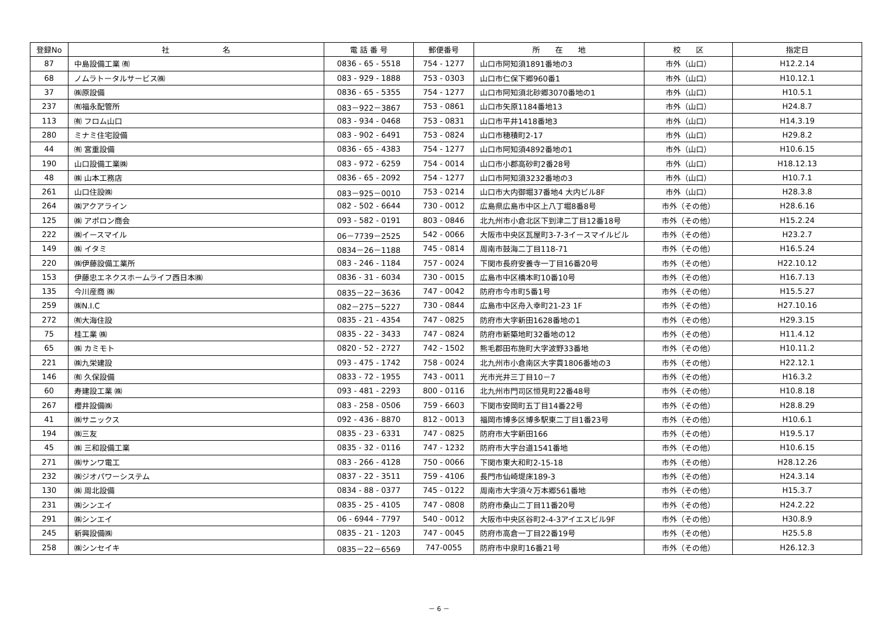| 登録No | 社 名 | 電 話 番 号 | 郵便番号 | 所 在 地 | 校 区 | 指定日 |
| --- | --- | --- | --- | --- | --- | --- |
| 87 | 中島設備工業 ㈲ | 0836 - 65 - 5518 | 754 - 1277 | 山口市阿知須1891番地の3 | 市外（山口） | H12.2.14 |
| 68 | ノムラトータルサービス㈱ | 083 - 929 - 1888 | 753 - 0303 | 山口市仁保下郷960番1 | 市外（山口） | H10.12.1 |
| 37 | ㈱原設備 | 0836 - 65 - 5355 | 754 - 1277 | 山口市阿知須北砂郷3070番地の1 | 市外（山口） | H10.5.1 |
| 237 | ㈲福永配管所 | 083－922－3867 | 753 - 0861 | 山口市矢原1184番地13 | 市外（山口） | H24.8.7 |
| 113 | ㈲ フロム山口 | 083 - 934 - 0468 | 753 - 0831 | 山口市平井1418番地3 | 市外（山口） | H14.3.19 |
| 280 | ミナミ住宅設備 | 083 - 902 - 6491 | 753 - 0824 | 山口市穂積町2-17 | 市外（山口） | H29.8.2 |
| 44 | ㈲ 宮重設備 | 0836 - 65 - 4383 | 754 - 1277 | 山口市阿知須4892番地の1 | 市外（山口） | H10.6.15 |
| 190 | 山口設備工業㈱ | 083 - 972 - 6259 | 754 - 0014 | 山口市小郡高砂町2番28号 | 市外（山口） | H18.12.13 |
| 48 | ㈱ 山本工務店 | 0836 - 65 - 2092 | 754 - 1277 | 山口市阿知須3232番地の3 | 市外（山口） | H10.7.1 |
| 261 | 山口住設㈱ | 083－925－0010 | 753 - 0214 | 山口市大内御堀37番地4 大内ビル8F | 市外（山口） | H28.3.8 |
| 264 | ㈱アクアライン | 082 - 502 - 6644 | 730 - 0012 | 広島県広島市中区上八丁堀8番8号 | 市外（その他） | H28.6.16 |
| 125 | ㈱ アポロン商会 | 093 - 582 - 0191 | 803 - 0846 | 北九州市小倉北区下到津二丁目12番18号 | 市外（その他） | H15.2.24 |
| 222 | ㈱イースマイル | 06－7739－2525 | 542 - 0066 | 大阪市中央区瓦屋町3-7-3イースマイルビル | 市外（その他） | H23.2.7 |
| 149 | ㈱ イタミ | 0834－26－1188 | 745 - 0814 | 周南市鼓海二丁目118-71 | 市外（その他） | H16.5.24 |
| 220 | ㈱伊藤設備工業所 | 083 - 246 - 1184 | 757 - 0024 | 下関市長府安養寺一丁目16番20号 | 市外（その他） | H22.10.12 |
| 153 | 伊藤忠エネクスホームライフ西日本㈱ | 0836 - 31 - 6034 | 730 - 0015 | 広島市中区橋本町10番10号 | 市外（その他） | H16.7.13 |
| 135 | 今川産商 ㈱ | 0835－22－3636 | 747 - 0042 | 防府市今市町5番1号 | 市外（その他） | H15.5.27 |
| 259 | ㈱N.I.C | 082－275－5227 | 730 - 0844 | 広島市中区舟入幸町21-23 1F | 市外（その他） | H27.10.16 |
| 272 | ㈲大海住設 | 0835 - 21 - 4354 | 747 - 0825 | 防府市大字新田1628番地の1 | 市外（その他） | H29.3.15 |
| 75 | 桂工業 ㈱ | 0835 - 22 - 3433 | 747 - 0824 | 防府市新築地町32番地の12 | 市外（その他） | H11.4.12 |
| 65 | ㈱ カミモト | 0820 - 52 - 2727 | 742 - 1502 | 熊毛郡田布施町大字波野33番地 | 市外（その他） | H10.11.2 |
| 221 | ㈱九栄建設 | 093 - 475 - 1742 | 758 - 0024 | 北九州市小倉南区大字貫1806番地の3 | 市外（その他） | H22.12.1 |
| 146 | ㈲ 久保設備 | 0833 - 72 - 1955 | 743 - 0011 | 光市光井三丁目10－7 | 市外（その他） | H16.3.2 |
| 60 | 寿建設工業 ㈱ | 093 - 481 - 2293 | 800 - 0116 | 北九州市門司区恒見町22番48号 | 市外（その他） | H10.8.18 |
| 267 | 櫻井設備㈱ | 083 - 258 - 0506 | 759 - 6603 | 下関市安岡町五丁目14番22号 | 市外（その他） | H28.8.29 |
| 41 | ㈱サニックス | 092 - 436 - 8870 | 812 - 0013 | 福岡市博多区博多駅東二丁目1番23号 | 市外（その他） | H10.6.1 |
| 194 | ㈱三友 | 0835 - 23 - 6331 | 747 - 0825 | 防府市大字新田166 | 市外（その他） | H19.5.17 |
| 45 | ㈱ 三和設備工業 | 0835 - 32 - 0116 | 747 - 1232 | 防府市大字台道1541番地 | 市外（その他） | H10.6.15 |
| 271 | ㈱サンワ電工 | 083 - 266 - 4128 | 750 - 0066 | 下関市東大和町2-15-18 | 市外（その他） | H28.12.26 |
| 232 | ㈱ジオパワーシステム | 0837 - 22 - 3511 | 759 - 4106 | 長門市仙崎堤床189-3 | 市外（その他） | H24.3.14 |
| 130 | ㈱ 周北設備 | 0834 - 88 - 0377 | 745 - 0122 | 周南市大字須々万本郷561番地 | 市外（その他） | H15.3.7 |
| 231 | ㈱シンエイ | 0835 - 25 - 4105 | 747 - 0808 | 防府市桑山二丁目11番20号 | 市外（その他） | H24.2.22 |
| 291 | ㈱シンエイ | 06 - 6944 - 7797 | 540 - 0012 | 大阪市中央区谷町2-4-3アイエスビル9F | 市外（その他） | H30.8.9 |
| 245 | 新興設備㈱ | 0835 - 21 - 1203 | 747 - 0045 | 防府市高倉一丁目22番19号 | 市外（その他） | H25.5.8 |
| 258 | ㈱シンセイキ | 0835－22－6569 | 747-0055 | 防府市中泉町16番21号 | 市外（その他） | H26.12.3 |
－ 6 －